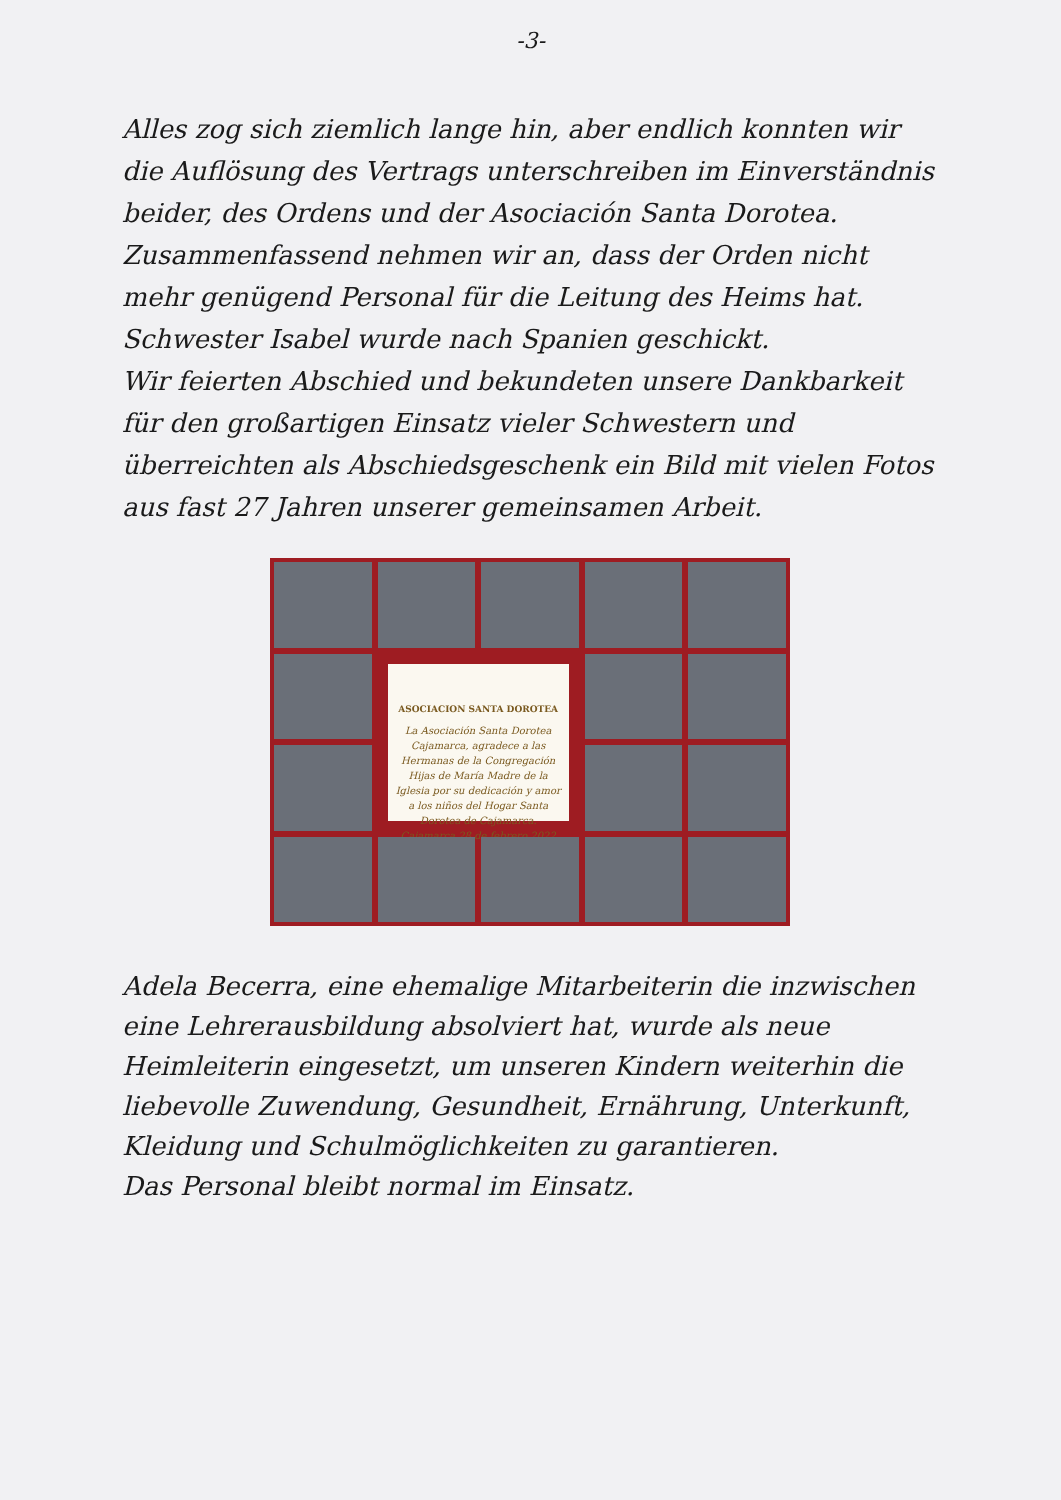-3-
Alles zog sich ziemlich lange hin, aber endlich konnten wir die Auflösung des Vertrags unterschreiben im Einverständnis beider, des Ordens und der Asociación Santa Dorotea.
Zusammenfassend nehmen wir an, dass der Orden nicht mehr genügend Personal für die Leitung des Heims hat. Schwester Isabel wurde nach Spanien geschickt.
Wir feierten Abschied und bekundeten unsere Dankbarkeit für den großartigen Einsatz vieler Schwestern und überreichten als Abschiedsgeschenk ein Bild mit vielen Fotos aus fast 27 Jahren unserer gemeinsamen Arbeit.
ASOCIACION SANTA DOROTEA
La Asociación Santa Dorotea Cajamarca, agradece a las Hermanas de la Congregación Hijas de María Madre de la Iglesia por su dedicación y amor a los niños del Hogar Santa Dorotea de Cajamarca.
Cajamarca 28 de febrero 2022
Adela Becerra, eine ehemalige Mitarbeiterin die inzwischen eine Lehrerausbildung absolviert hat, wurde als neue Heimleiterin eingesetzt, um unseren Kindern weiterhin die liebevolle Zuwendung, Gesundheit, Ernährung, Unterkunft, Kleidung und Schulmöglichkeiten zu garantieren.
Das Personal bleibt normal im Einsatz.